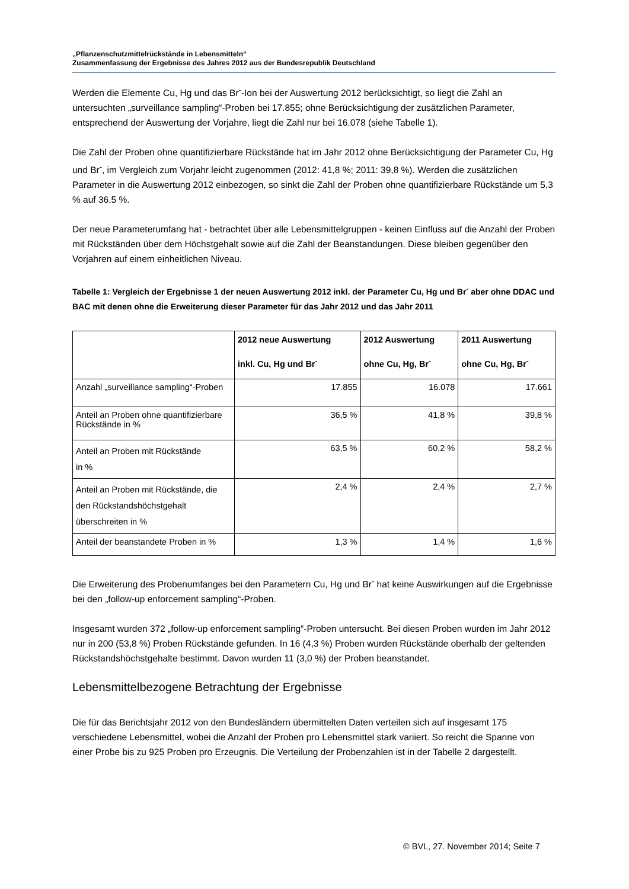„Pflanzenschutzmittelrückstände in Lebensmitteln“
Zusammenfassung der Ergebnisse des Jahres 2012 aus der Bundesrepublik Deutschland
Werden die Elemente Cu, Hg und das Br<sup>-</sup>-Ion bei der Auswertung 2012 berücksichtigt, so liegt die Zahl an untersuchten „surveillance sampling“-Proben bei 17.855; ohne Berücksichtigung der zusätzlichen Parameter, entsprechend der Auswertung der Vorjahre, liegt die Zahl nur bei 16.078 (siehe Tabelle 1).
Die Zahl der Proben ohne quantifizierbare Rückstände hat im Jahr 2012 ohne Berücksichtigung der Parameter Cu, Hg und Br<sup>-</sup>, im Vergleich zum Vorjahr leicht zugenommen (2012: 41,8 %; 2011: 39,8 %). Werden die zusätzlichen Parameter in die Auswertung 2012 einbezogen, so sinkt die Zahl der Proben ohne quantifizierbare Rückstände um 5,3 % auf 36,5 %.
Der neue Parameterumfang hat - betrachtet über alle Lebensmittelgruppen - keinen Einfluss auf die Anzahl der Proben mit Rückständen über dem Höchstgehalt sowie auf die Zahl der Beanstandungen. Diese bleiben gegenüber den Vorjahren auf einem einheitlichen Niveau.
Tabelle 1: Vergleich der Ergebnisse 1 der neuen Auswertung 2012 inkl. der Parameter Cu, Hg und Br<sup>-</sup> aber ohne DDAC und BAC mit denen ohne die Erweiterung dieser Parameter für das Jahr 2012 und das Jahr 2011
| | 2012 neue Auswertung inkl. Cu, Hg und Br<sup>-</sup> | 2012 Auswertung ohne Cu, Hg, Br<sup>-</sup> | 2011 Auswertung ohne Cu, Hg, Br<sup>-</sup> |
| --- | --- | --- | --- |
| Anzahl „surveillance sampling“-Proben | 17.855 | 16.078 | 17.661 |
| Anteil an Proben ohne quantifizierbare Rückstände in % | 36,5 % | 41,8 % | 39,8 % |
| Anteil an Proben mit Rückstände in % | 63,5 % | 60,2 % | 58,2 % |
| Anteil an Proben mit Rückstände, die den Rückstandshöchstgehalt überschreiten in % | 2,4 % | 2,4 % | 2,7 % |
| Anteil der beanstandete Proben in % | 1,3 % | 1,4 % | 1,6 % |
Die Erweiterung des Probenumfanges bei den Parametern Cu, Hg und Br<sup>-</sup> hat keine Auswirkungen auf die Ergebnisse bei den „follow-up enforcement sampling“-Proben.
Insgesamt wurden 372 „follow-up enforcement sampling“-Proben untersucht. Bei diesen Proben wurden im Jahr 2012 nur in 200 (53,8 %) Proben Rückstände gefunden. In 16 (4,3 %) Proben wurden Rückstände oberhalb der geltenden Rückstandshöchstgehalte bestimmt. Davon wurden 11 (3,0 %) der Proben beanstandet.
Lebensmittelbezogene Betrachtung der Ergebnisse
Die für das Berichtsjahr 2012 von den Bundesländern übermittelten Daten verteilen sich auf insgesamt 175 verschiedene Lebensmittel, wobei die Anzahl der Proben pro Lebensmittel stark variiert. So reicht die Spanne von einer Probe bis zu 925 Proben pro Erzeugnis. Die Verteilung der Probenzahlen ist in der Tabelle 2 dargestellt.
© BVL, 27. November 2014; Seite 7